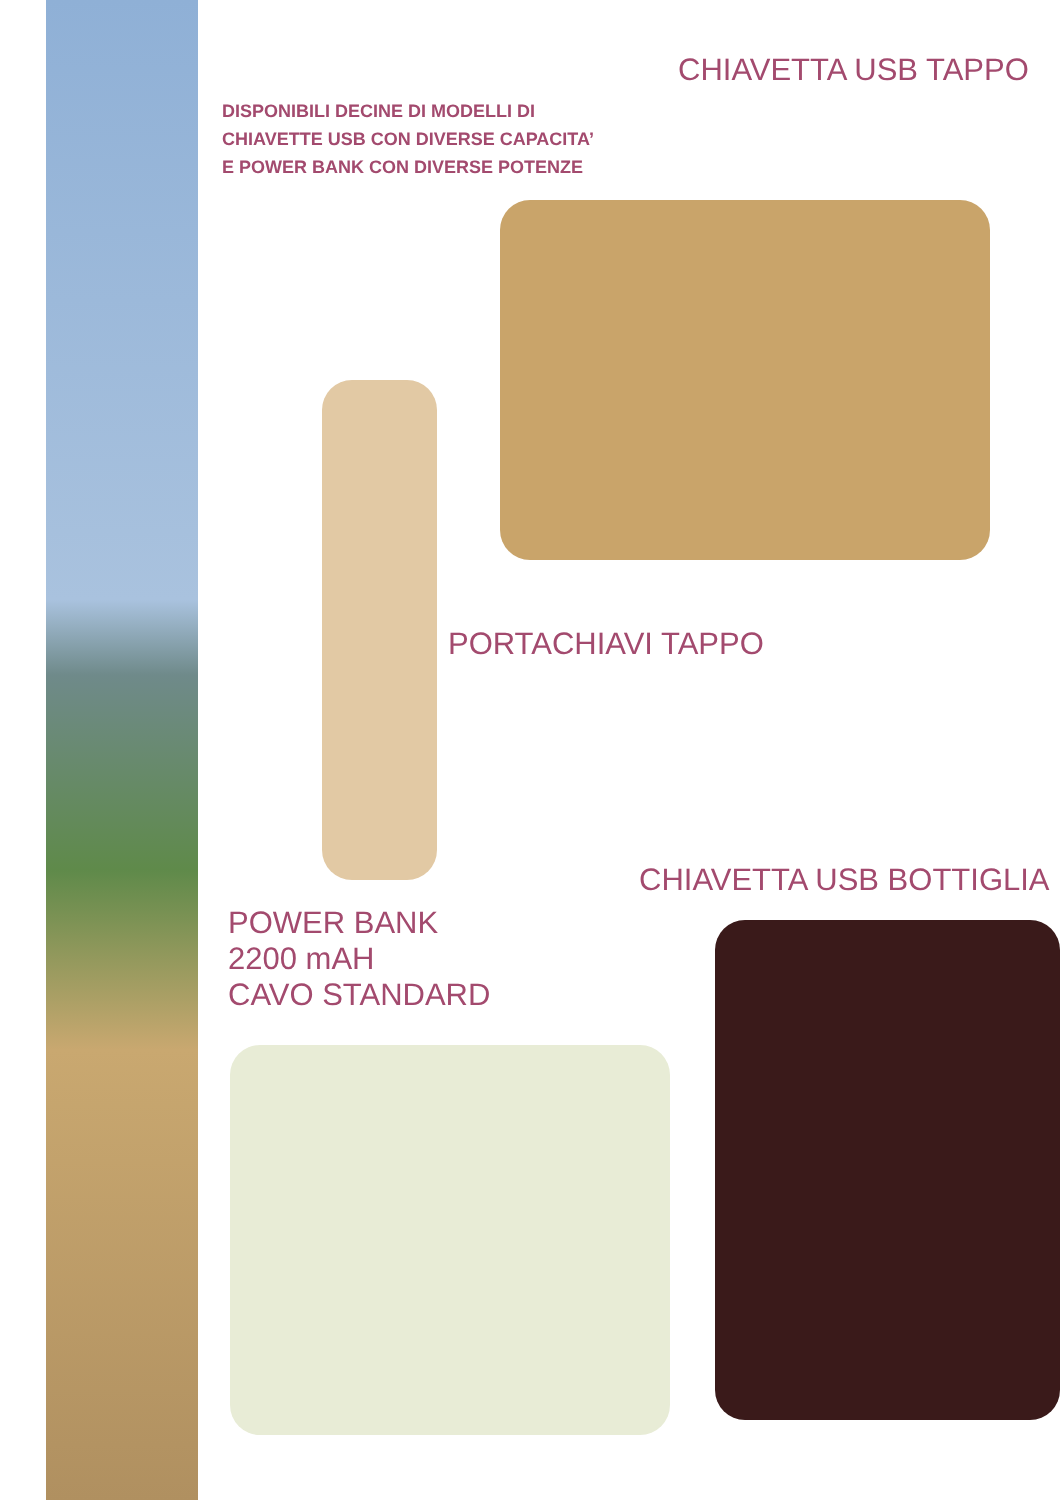CHIAVETTA USB TAPPO
DISPONIBILI DECINE DI MODELLI DI
CHIAVETTE USB CON DIVERSE CAPACITA’
E POWER BANK CON DIVERSE POTENZE
PORTACHIAVI TAPPO
CHIAVETTA USB BOTTIGLIA
POWER BANK
2200 mAH
CAVO STANDARD